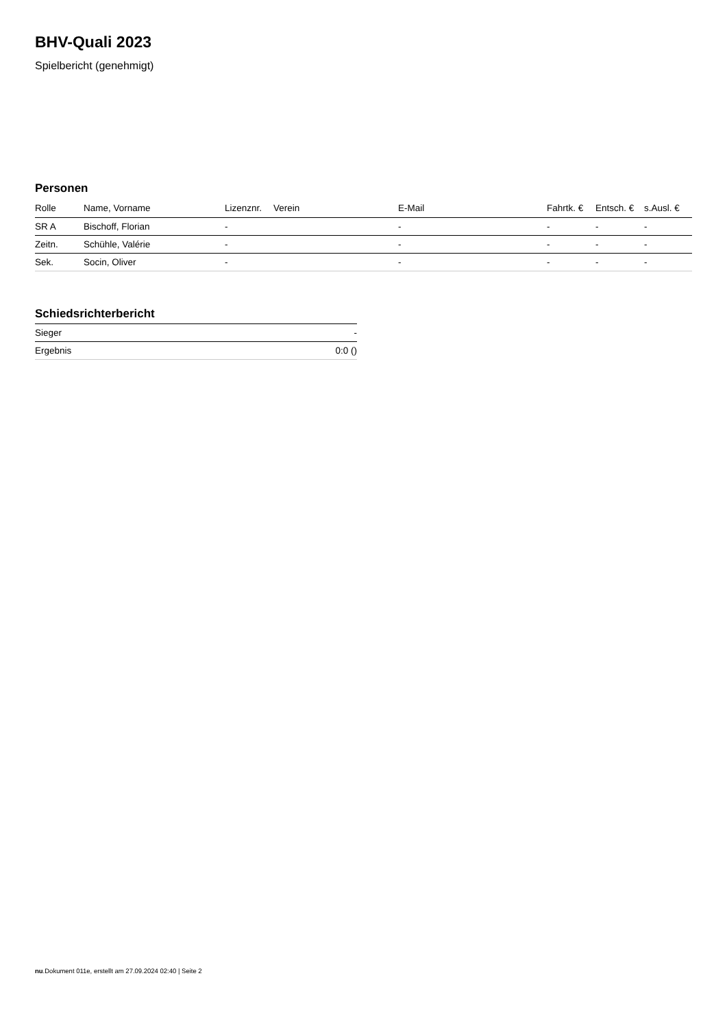BHV-Quali 2023
Spielbericht (genehmigt)
Personen
| Rolle | Name, Vorname | Lizenznr. | Verein | E-Mail | Fahrtk. € | Entsch. € | s.Ausl. € |
| --- | --- | --- | --- | --- | --- | --- | --- |
| SR A | Bischoff, Florian | - | | - | - | - | - |
| Zeitn. | Schühle, Valérie | - | | - | - | - | - |
| Sek. | Socin, Oliver | - | | - | - | - | - |
Schiedsrichterbericht
| Sieger | - |
| Ergebnis | 0:0 () |
nu.Dokument 011e, erstellt am 27.09.2024 02:40 | Seite 2